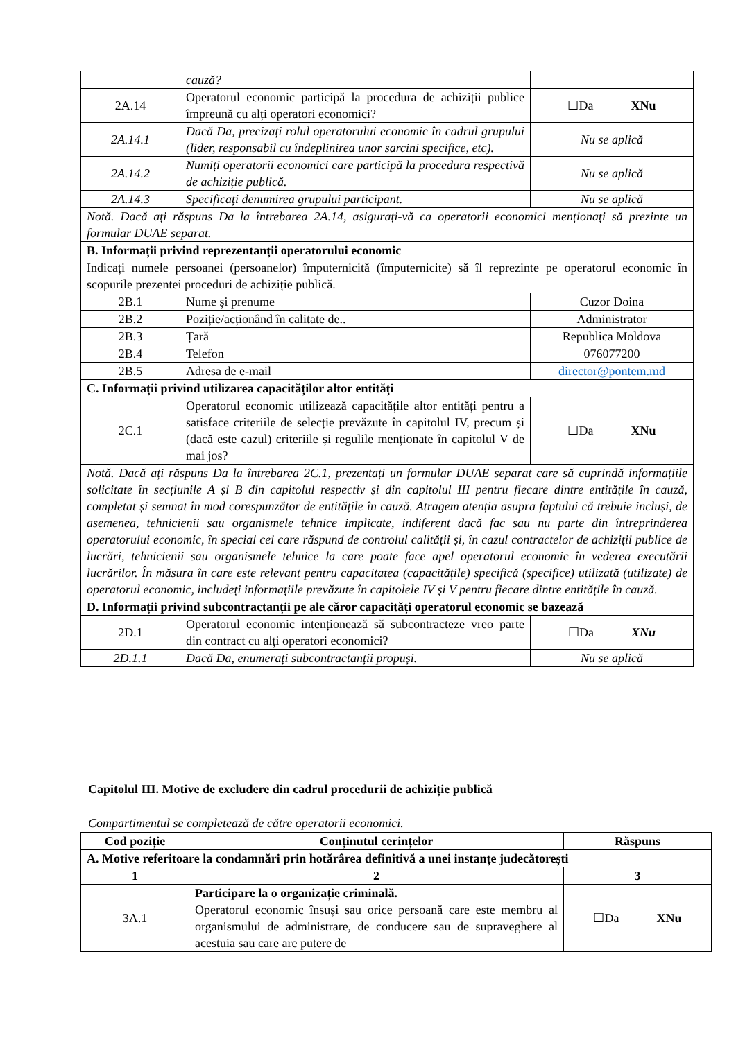| | cauză? | |
| 2A.14 | Operatorul economic participă la procedura de achiziții publice împreună cu alți operatori economici? | ☐Da XNu |
| 2A.14.1 | Dacă Da, precizați rolul operatorului economic în cadrul grupului (lider, responsabil cu îndeplinirea unor sarcini specifice, etc). | Nu se aplică |
| 2A.14.2 | Numiți operatorii economici care participă la procedura respectivă de achiziție publică. | Nu se aplică |
| 2A.14.3 | Specificați denumirea grupului participant. | Nu se aplică |
| Notă. Dacă ați răspuns Da la întrebarea 2A.14, asigurați-vă ca operatorii economici menționați să prezinte un formular DUAE separat. | | |
| B. Informații privind reprezentanții operatorului economic | | |
| Indicați numele persoanei (persoanelor) împuternicită (împuternicite) să îl reprezinte pe operatorul economic în scopurile prezentei proceduri de achiziție publică. | | |
| 2B.1 | Nume și prenume | Cuzor Doina |
| 2B.2 | Poziție/acționând în calitate de.. | Administrator |
| 2B.3 | Țară | Republica Moldova |
| 2B.4 | Telefon | 076077200 |
| 2B.5 | Adresa de e-mail | director@pontem.md |
| C. Informații privind utilizarea capacităților altor entități | | |
| 2C.1 | Operatorul economic utilizează capacitățile altor entități pentru a satisface criteriile de selecție prevăzute în capitolul IV, precum și (dacă este cazul) criteriile și regulile menționate în capitolul V de mai jos? | ☐Da XNu |
| Notă. Dacă ați răspuns Da la întrebarea 2C.1, prezentați un formular DUAE separat care să cuprindă informațiile solicitate în secțiunile A și B din capitolul respectiv și din capitolul III pentru fiecare dintre entitățile în cauză, completat și semnat în mod corespunzător de entitățile în cauză. Atragem atenția asupra faptului că trebuie incluși, de asemenea, tehnicienii sau organismele tehnice implicate, indiferent dacă fac sau nu parte din întreprinderea operatorului economic, în special cei care răspund de controlul calității și, în cazul contractelor de achiziții publice de lucrări, tehnicienii sau organismele tehnice la care poate face apel operatorul economic în vederea executării lucrărilor. În măsura în care este relevant pentru capacitatea (capacitățile) specifică (specifice) utilizată (utilizate) de operatorul economic, includeți informațiile prevăzute în capitolele IV și V pentru fiecare dintre entitățile în cauză. | | |
| D. Informații privind subcontractanții pe ale căror capacități operatorul economic se bazează | | |
| 2D.1 | Operatorul economic intenționează să subcontracteze vreo parte din contract cu alți operatori economici? | ☐Da XNu |
| 2D.1.1 | Dacă Da, enumerați subcontractanții propuși. | Nu se aplică |
Capitolul III. Motive de excludere din cadrul procedurii de achiziție publică
Compartimentul se completează de către operatorii economici.
| Cod poziție | Conținutul cerințelor | Răspuns |
| --- | --- | --- |
| A. Motive referitoare la condamnări prin hotărârea definitivă a unei instanțe judecătorești | | |
| 1 | 2 | 3 |
| 3A.1 | Participare la o organizație criminală. Operatorul economic însuși sau orice persoană care este membru al organismului de administrare, de conducere sau de supraveghere al acestuia sau care are putere de | ☐Da XNu |